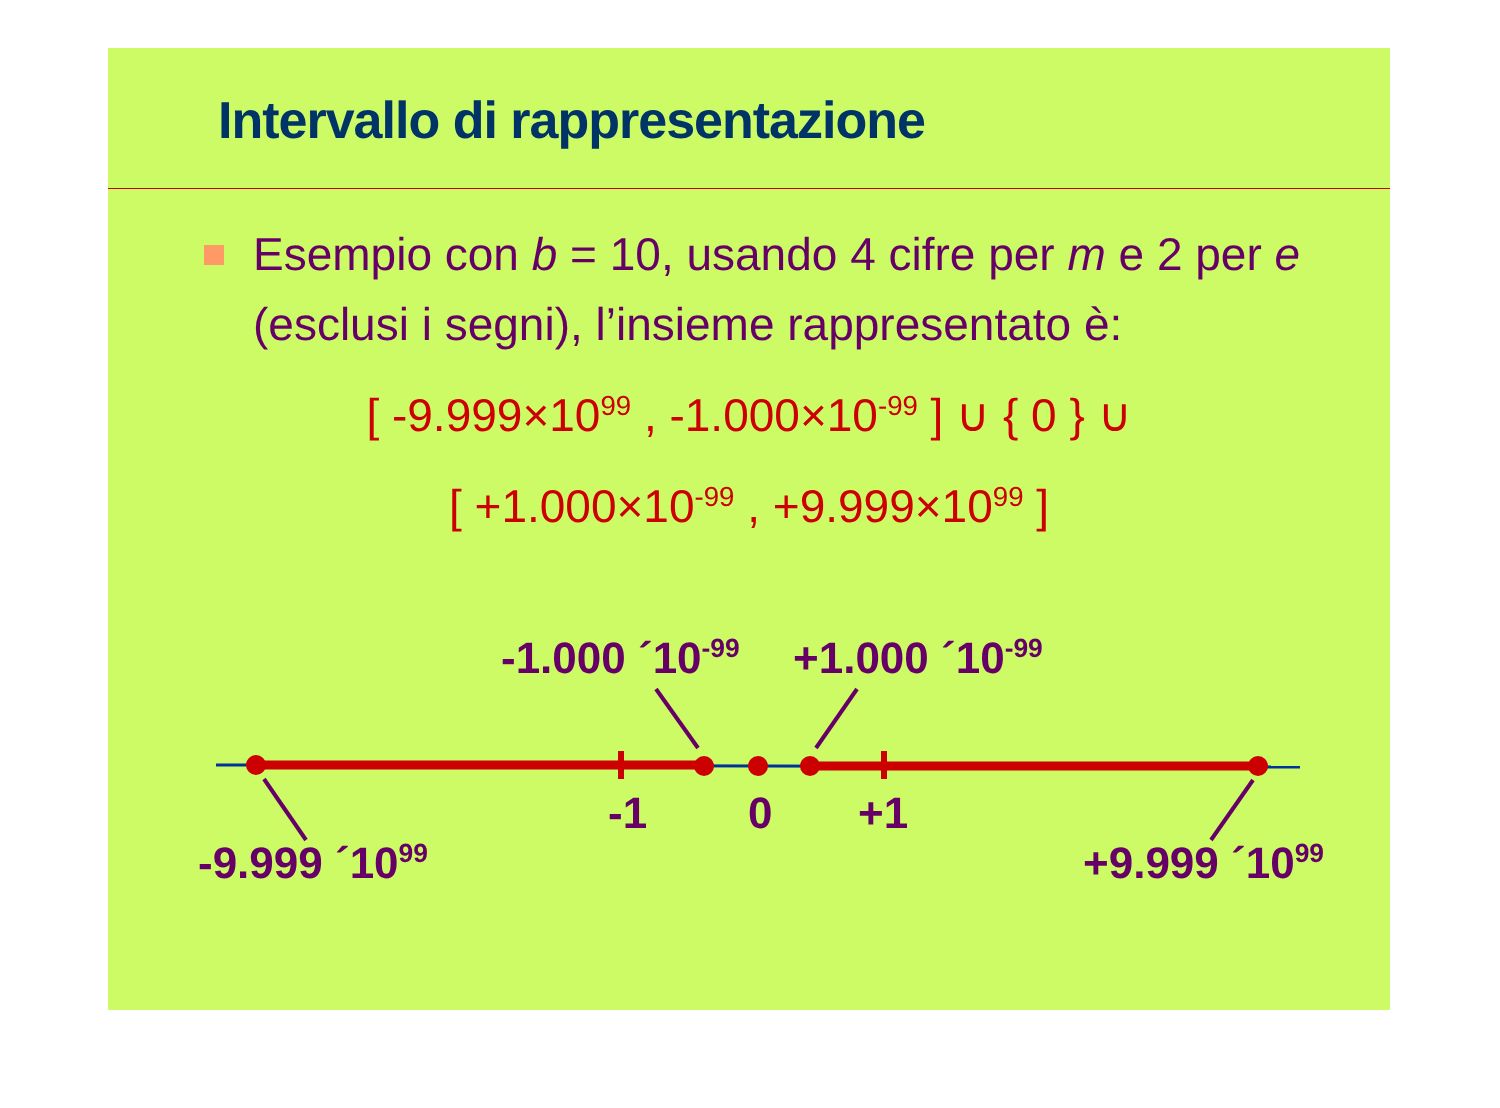Intervallo di rappresentazione
Esempio con b = 10, usando 4 cifre per m e 2 per e (esclusi i segni), l’insieme rappresentato è:
[ -9.999×10<sup>99</sup> , -1.000×10<sup>-99</sup> ] ∪ { 0 } ∪
[ +1.000×10<sup>-99</sup> , +9.999×10<sup>99</sup> ]
-1.000 ´10<sup>-99</sup> +1.000 ´10<sup>-99</sup>
-1 0 +1
-9.999 ´10<sup>99</sup> +9.999 ´10<sup>99</sup>